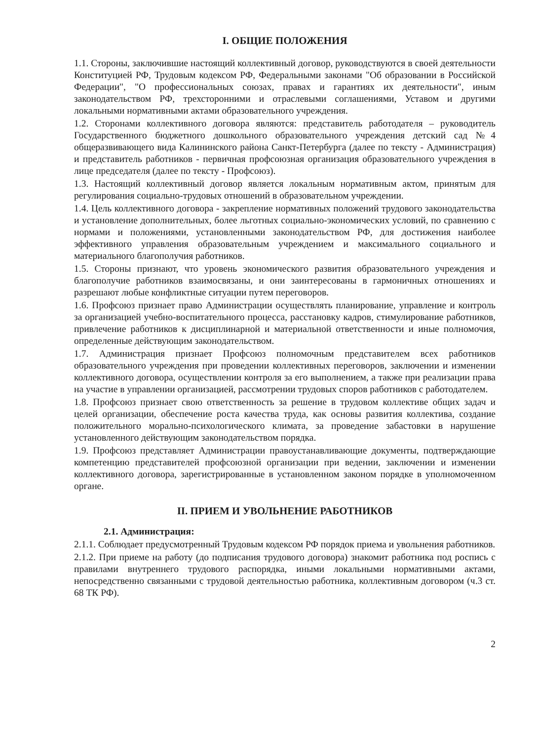I. ОБЩИЕ ПОЛОЖЕНИЯ
1.1. Стороны, заключившие настоящий коллективный договор, руководствуются в своей деятельности Конституцией РФ, Трудовым кодексом РФ, Федеральными законами "Об образовании в Российской Федерации", "О профессиональных союзах, правах и гарантиях их деятельности", иным законодательством РФ, трехсторонними и отраслевыми соглашениями, Уставом и другими локальными нормативными актами образовательного учреждения.
1.2. Сторонами коллективного договора являются: представитель работодателя – руководитель Государственного бюджетного дошкольного образовательного учреждения детский сад №4 общеразвивающего вида Калининского района Санкт-Петербурга (далее по тексту - Администрация) и представитель работников - первичная профсоюзная организация образовательного учреждения в лице председателя (далее по тексту - Профсоюз).
1.3. Настоящий коллективный договор является локальным нормативным актом, принятым для регулирования социально-трудовых отношений в образовательном учреждении.
1.4. Цель коллективного договора - закрепление нормативных положений трудового законодательства и установление дополнительных, более льготных социально-экономических условий, по сравнению с нормами и положениями, установленными законодательством РФ, для достижения наиболее эффективного управления образовательным учреждением и максимального социального и материального благополучия работников.
1.5. Стороны признают, что уровень экономического развития образовательного учреждения и благополучие работников взаимосвязаны, и они заинтересованы в гармоничных отношениях и разрешают любые конфликтные ситуации путем переговоров.
1.6. Профсоюз признает право Администрации осуществлять планирование, управление и контроль за организацией учебно-воспитательного процесса, расстановку кадров, стимулирование работников, привлечение работников к дисциплинарной и материальной ответственности и иные полномочия, определенные действующим законодательством.
1.7. Администрация признает Профсоюз полномочным представителем всех работников образовательного учреждения при проведении коллективных переговоров, заключении и изменении коллективного договора, осуществлении контроля за его выполнением, а также при реализации права на участие в управлении организацией, рассмотрении трудовых споров работников с работодателем.
1.8. Профсоюз признает свою ответственность за решение в трудовом коллективе общих задач и целей организации, обеспечение роста качества труда, как основы развития коллектива, создание положительного морально-психологического климата, за проведение забастовки в нарушение установленного действующим законодательством порядка.
1.9. Профсоюз представляет Администрации правоустанавливающие документы, подтверждающие компетенцию представителей профсоюзной организации при ведении, заключении и изменении коллективного договора, зарегистрированные в установленном законом порядке в уполномоченном органе.
II. ПРИЕМ И УВОЛЬНЕНИЕ РАБОТНИКОВ
2.1. Администрация:
2.1.1. Соблюдает предусмотренный Трудовым кодексом РФ порядок приема и увольнения работников.
2.1.2. При приеме на работу (до подписания трудового договора) знакомит работника под роспись с правилами внутреннего трудового распорядка, иными локальными нормативными актами, непосредственно связанными с трудовой деятельностью работника, коллективным договором (ч.3 ст. 68 ТК РФ).
2